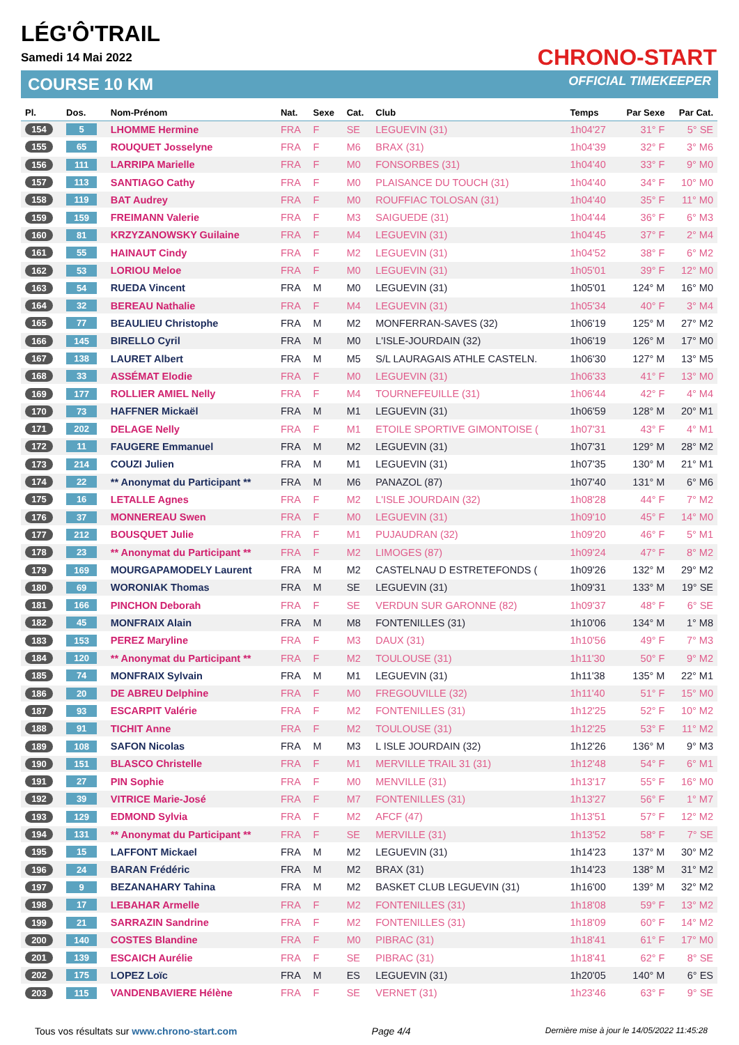LÉG'Ô'TRAIL
Samedi 14 Mai 2022
COURSE 10 KM
CHRONO-START
OFFICIAL TIMEKEEPER
| Pl. | Dos. | Nom-Prénom | Nat. | Sexe | Cat. | Club | Temps | Par Sexe | Par Cat. |
| --- | --- | --- | --- | --- | --- | --- | --- | --- | --- |
| 154 | 5 | LHOMME Hermine | FRA | F | SE | LEGUEVIN (31) | 1h04'27 | 31° F | 5° SE |
| 155 | 65 | ROUQUET Josselyne | FRA | F | M6 | BRAX (31) | 1h04'39 | 32° F | 3° M6 |
| 156 | 111 | LARRIPA Marielle | FRA | F | M0 | FONSORBES (31) | 1h04'40 | 33° F | 9° M0 |
| 157 | 113 | SANTIAGO Cathy | FRA | F | M0 | PLAISANCE DU TOUCH (31) | 1h04'40 | 34° F | 10° M0 |
| 158 | 119 | BAT Audrey | FRA | F | M0 | ROUFFIAC TOLOSAN (31) | 1h04'40 | 35° F | 11° M0 |
| 159 | 159 | FREIMANN Valerie | FRA | F | M3 | SAIGUEDE (31) | 1h04'44 | 36° F | 6° M3 |
| 160 | 81 | KRZYZANOWSKY Guilaine | FRA | F | M4 | LEGUEVIN (31) | 1h04'45 | 37° F | 2° M4 |
| 161 | 55 | HAINAUT Cindy | FRA | F | M2 | LEGUEVIN (31) | 1h04'52 | 38° F | 6° M2 |
| 162 | 53 | LORIOU Meloe | FRA | F | M0 | LEGUEVIN (31) | 1h05'01 | 39° F | 12° M0 |
| 163 | 54 | RUEDA Vincent | FRA | M | M0 | LEGUEVIN (31) | 1h05'01 | 124° M | 16° M0 |
| 164 | 32 | BEREAU Nathalie | FRA | F | M4 | LEGUEVIN (31) | 1h05'34 | 40° F | 3° M4 |
| 165 | 77 | BEAULIEU Christophe | FRA | M | M2 | MONFERRAN-SAVES (32) | 1h06'19 | 125° M | 27° M2 |
| 166 | 145 | BIRELLO Cyril | FRA | M | M0 | L'ISLE-JOURDAIN (32) | 1h06'19 | 126° M | 17° M0 |
| 167 | 138 | LAURET Albert | FRA | M | M5 | S/L LAURAGAIS ATHLE CASTELN. | 1h06'30 | 127° M | 13° M5 |
| 168 | 33 | ASSÉMAT Elodie | FRA | F | M0 | LEGUEVIN (31) | 1h06'33 | 41° F | 13° M0 |
| 169 | 177 | ROLLIER AMIEL Nelly | FRA | F | M4 | TOURNEFEUILLE (31) | 1h06'44 | 42° F | 4° M4 |
| 170 | 73 | HAFFNER Mickaël | FRA | M | M1 | LEGUEVIN (31) | 1h06'59 | 128° M | 20° M1 |
| 171 | 202 | DELAGE Nelly | FRA | F | M1 | ETOILE SPORTIVE GIMONTOISE ( | 1h07'31 | 43° F | 4° M1 |
| 172 | 11 | FAUGERE Emmanuel | FRA | M | M2 | LEGUEVIN (31) | 1h07'31 | 129° M | 28° M2 |
| 173 | 214 | COUZI Julien | FRA | M | M1 | LEGUEVIN (31) | 1h07'35 | 130° M | 21° M1 |
| 174 | 22 | ** Anonymat du Participant ** | FRA | M | M6 | PANAZOL (87) | 1h07'40 | 131° M | 6° M6 |
| 175 | 16 | LETALLE Agnes | FRA | F | M2 | L'ISLE JOURDAIN (32) | 1h08'28 | 44° F | 7° M2 |
| 176 | 37 | MONNEREAU Swen | FRA | F | M0 | LEGUEVIN (31) | 1h09'10 | 45° F | 14° M0 |
| 177 | 212 | BOUSQUET Julie | FRA | F | M1 | PUJAUDRAN (32) | 1h09'20 | 46° F | 5° M1 |
| 178 | 23 | ** Anonymat du Participant ** | FRA | F | M2 | LIMOGES (87) | 1h09'24 | 47° F | 8° M2 |
| 179 | 169 | MOURGAPAMODELY Laurent | FRA | M | M2 | CASTELNAU D ESTRETEFONDS ( | 1h09'26 | 132° M | 29° M2 |
| 180 | 69 | WORONIAK Thomas | FRA | M | SE | LEGUEVIN (31) | 1h09'31 | 133° M | 19° SE |
| 181 | 166 | PINCHON Deborah | FRA | F | SE | VERDUN SUR GARONNE (82) | 1h09'37 | 48° F | 6° SE |
| 182 | 45 | MONFRAIX Alain | FRA | M | M8 | FONTENILLES (31) | 1h10'06 | 134° M | 1° M8 |
| 183 | 153 | PEREZ Maryline | FRA | F | M3 | DAUX (31) | 1h10'56 | 49° F | 7° M3 |
| 184 | 120 | ** Anonymat du Participant ** | FRA | F | M2 | TOULOUSE (31) | 1h11'30 | 50° F | 9° M2 |
| 185 | 74 | MONFRAIX Sylvain | FRA | M | M1 | LEGUEVIN (31) | 1h11'38 | 135° M | 22° M1 |
| 186 | 20 | DE ABREU Delphine | FRA | F | M0 | FREGOUVILLE (32) | 1h11'40 | 51° F | 15° M0 |
| 187 | 93 | ESCARPIT Valérie | FRA | F | M2 | FONTENILLES (31) | 1h12'25 | 52° F | 10° M2 |
| 188 | 91 | TICHIT Anne | FRA | F | M2 | TOULOUSE (31) | 1h12'25 | 53° F | 11° M2 |
| 189 | 108 | SAFON Nicolas | FRA | M | M3 | L ISLE JOURDAIN (32) | 1h12'26 | 136° M | 9° M3 |
| 190 | 151 | BLASCO Christelle | FRA | F | M1 | MERVILLE TRAIL 31 (31) | 1h12'48 | 54° F | 6° M1 |
| 191 | 27 | PIN Sophie | FRA | F | M0 | MENVILLE (31) | 1h13'17 | 55° F | 16° M0 |
| 192 | 39 | VITRICE Marie-José | FRA | F | M7 | FONTENILLES (31) | 1h13'27 | 56° F | 1° M7 |
| 193 | 129 | EDMOND Sylvia | FRA | F | M2 | AFCF (47) | 1h13'51 | 57° F | 12° M2 |
| 194 | 131 | ** Anonymat du Participant ** | FRA | F | SE | MERVILLE (31) | 1h13'52 | 58° F | 7° SE |
| 195 | 15 | LAFFONT Mickael | FRA | M | M2 | LEGUEVIN (31) | 1h14'23 | 137° M | 30° M2 |
| 196 | 24 | BARAN Frédéric | FRA | M | M2 | BRAX (31) | 1h14'23 | 138° M | 31° M2 |
| 197 | 9 | BEZANAHARY Tahina | FRA | M | M2 | BASKET CLUB LEGUEVIN (31) | 1h16'00 | 139° M | 32° M2 |
| 198 | 17 | LEBAHAR Armelle | FRA | F | M2 | FONTENILLES (31) | 1h18'08 | 59° F | 13° M2 |
| 199 | 21 | SARRAZIN Sandrine | FRA | F | M2 | FONTENILLES (31) | 1h18'09 | 60° F | 14° M2 |
| 200 | 140 | COSTES Blandine | FRA | F | M0 | PIBRAC (31) | 1h18'41 | 61° F | 17° M0 |
| 201 | 139 | ESCAICH Aurélie | FRA | F | SE | PIBRAC (31) | 1h18'41 | 62° F | 8° SE |
| 202 | 175 | LOPEZ Loïc | FRA | M | ES | LEGUEVIN (31) | 1h20'05 | 140° M | 6° ES |
| 203 | 115 | VANDENBAVIERE Hélène | FRA | F | SE | VERNET (31) | 1h23'46 | 63° F | 9° SE |
Tous vos résultats sur www.chrono-start.com Page 4/4 Dernière mise à jour le 14/05/2022 11:45:28